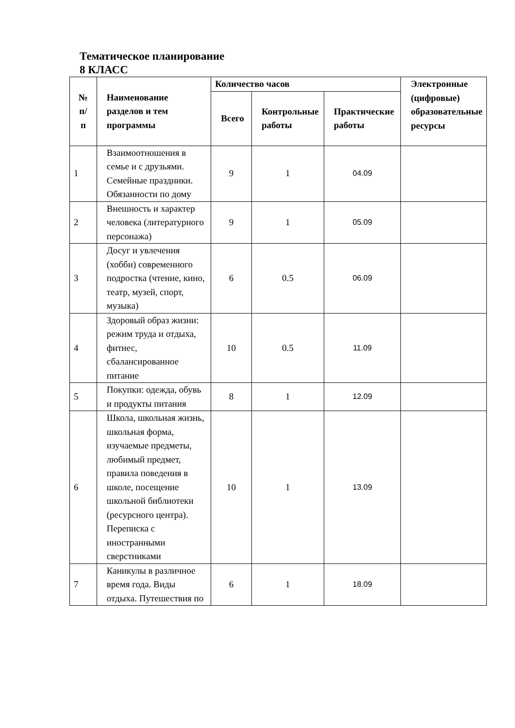Тематическое планирование
8 КЛАСС
| № п/ п | Наименование разделов и тем программы | Количество часов | | | Электронные (цифровые) образовательные ресурсы |
| --- | --- | --- | --- | --- | --- |
| | | Всего | Контрольные работы | Практические работы | |
| 1 | Взаимоотношения в семье и с друзьями. Семейные праздники. Обязанности по дому | 9 | 1 | 04.09 | |
| 2 | Внешность и характер человека (литературного персонажа) | 9 | 1 | 05.09 | |
| 3 | Досуг и увлечения (хобби) современного подростка (чтение, кино, театр, музей, спорт, музыка) | 6 | 0.5 | 06.09 | |
| 4 | Здоровый образ жизни: режим труда и отдыха, фитнес, сбалансированное питание | 10 | 0.5 | 11.09 | |
| 5 | Покупки: одежда, обувь и продукты питания | 8 | 1 | 12.09 | |
| 6 | Школа, школьная жизнь, школьная форма, изучаемые предметы, любимый предмет, правила поведения в школе, посещение школьной библиотеки (ресурсного центра). Переписка с иностранными сверстниками | 10 | 1 | 13.09 | |
| 7 | Каникулы в различное время года. Виды отдыха. Путешествия по | 6 | 1 | 18.09 | |